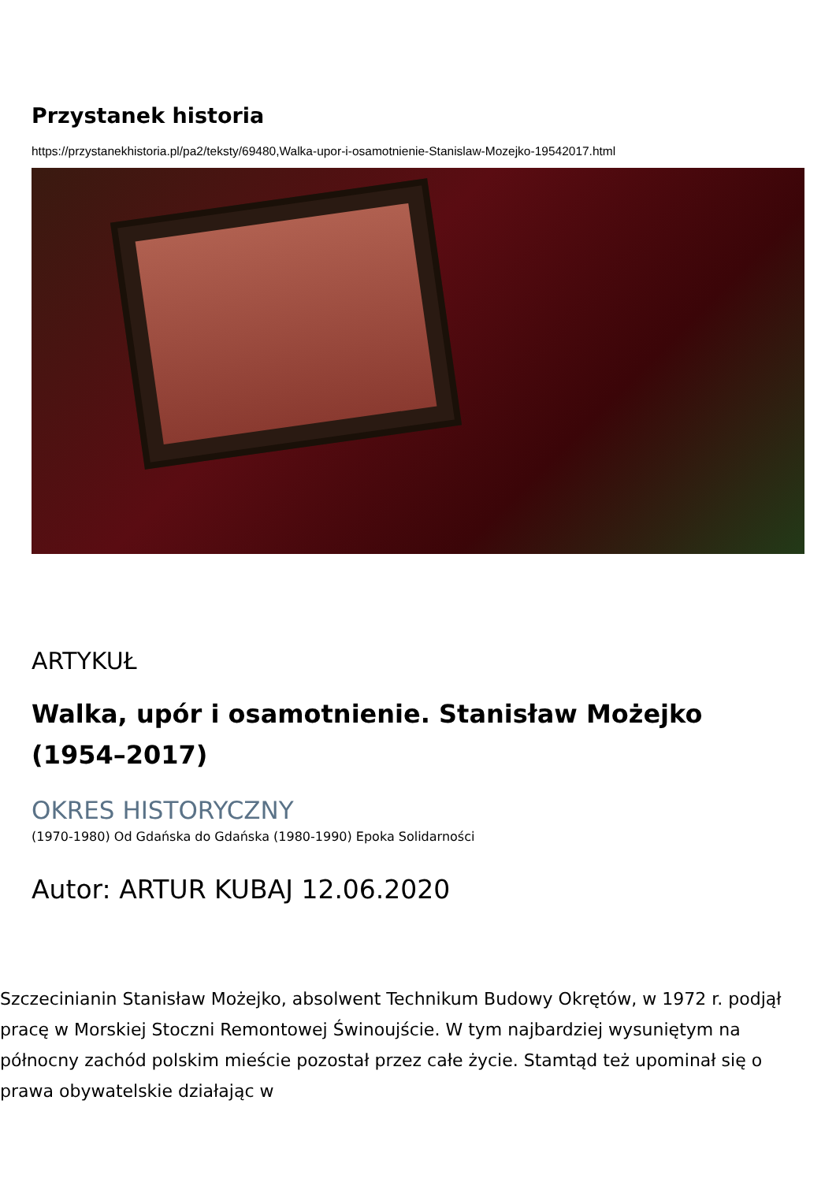Przystanek historia
https://przystanekhistoria.pl/pa2/teksty/69480,Walka-upor-i-osamotnienie-Stanislaw-Mozejko-19542017.html
ARTYKUŁ
Walka, upór i osamotnienie. Stanisław Możejko (1954–2017)
OKRES HISTORYCZNY
(1970-1980) Od Gdańska do Gdańska (1980-1990) Epoka Solidarności
Autor: ARTUR KUBAJ 12.06.2020
Szczecinianin Stanisław Możejko, absolwent Technikum Budowy Okrętów, w 1972 r. podjął pracę w Morskiej Stoczni Remontowej Świnoujście. W tym najbardziej wysuniętym na północny zachód polskim mieście pozostał przez całe życie. Stamtąd też upominał się o prawa obywatelskie działając w